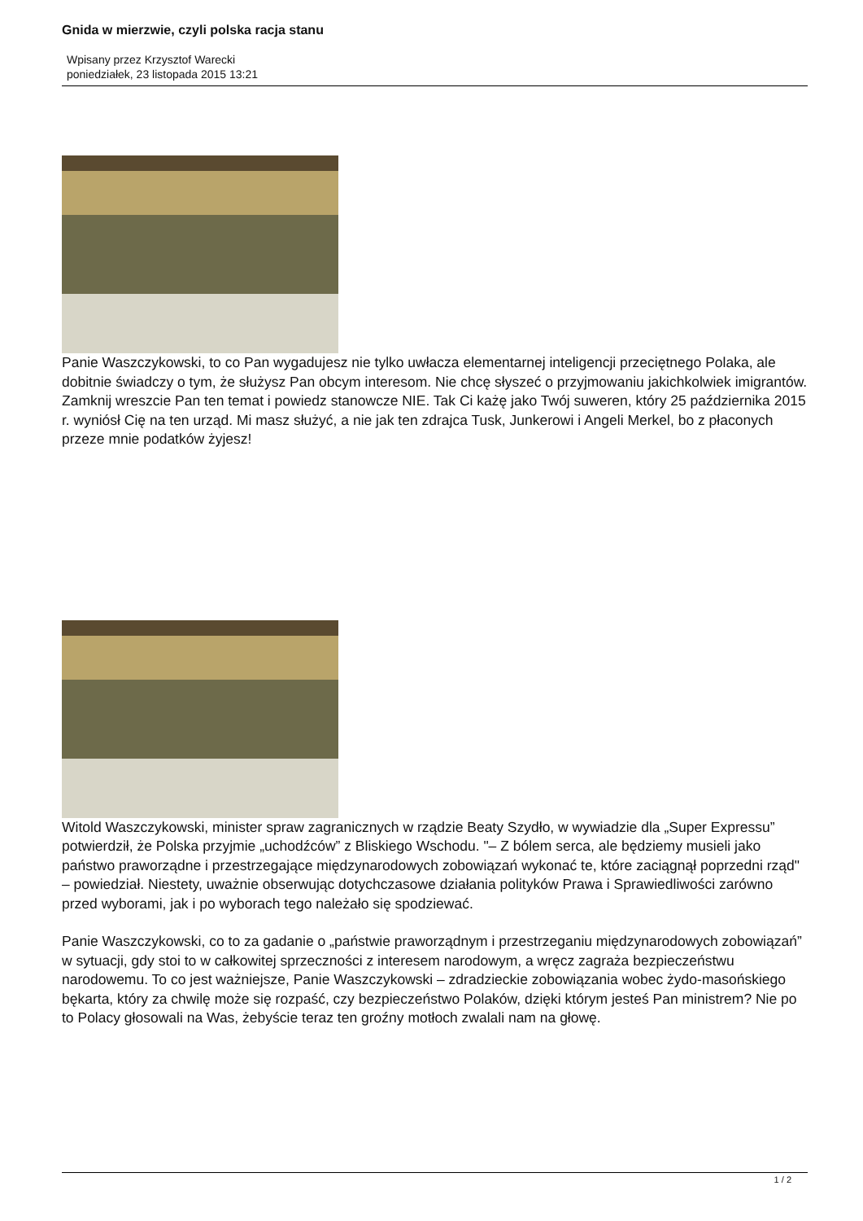Gnida w mierzwie, czyli polska racja stanu
Wpisany przez Krzysztof Warecki
poniedziałek, 23 listopada 2015 13:21
Panie Waszczykowski, to co Pan wygadujesz nie tylko uwłacza elementarnej inteligencji przeciętnego Polaka, ale dobitnie świadczy o tym, że służysz Pan obcym interesom. Nie chcę słyszeć o przyjmowaniu jakichkolwiek imigrantów. Zamknij wreszcie Pan ten temat i powiedz stanowcze NIE. Tak Ci każę jako Twój suweren, który 25 października 2015 r. wyniósł Cię na ten urząd. Mi masz służyć, a nie jak ten zdrajca Tusk, Junkerowi i Angeli Merkel, bo z płaconych przeze mnie podatków żyjesz!
Witold Waszczykowski, minister spraw zagranicznych w rządzie Beaty Szydło, w wywiadzie dla „Super Expressu” potwierdził, że Polska przyjmie „uchodźców” z Bliskiego Wschodu. "– Z bólem serca, ale będziemy musieli jako państwo praworządne i przestrzegające międzynarodowych zobowiązań wykonać te, które zaciągnął poprzedni rząd" – powiedział. Niestety, uważnie obserwując dotychczasowe działania polityków Prawa i Sprawiedliwości zarówno przed wyborami, jak i po wyborach tego należało się spodziewać.
Panie Waszczykowski, co to za gadanie o „państwie praworządnym i przestrzeganiu międzynarodowych zobowiązań” w sytuacji, gdy stoi to w całkowitej sprzeczności z interesem narodowym, a wręcz zagraża bezpieczeństwu narodowemu. To co jest ważniejsze, Panie Waszczykowski – zdradzieckie zobowiązania wobec żydo-masońskiego bękarta, który za chwilę może się rozpaść, czy bezpieczeństwo Polaków, dzięki którym jesteś Pan ministrem? Nie po to Polacy głosowali na Was, żebyście teraz ten groźny motłoch zwalali nam na głowę.
1 / 2